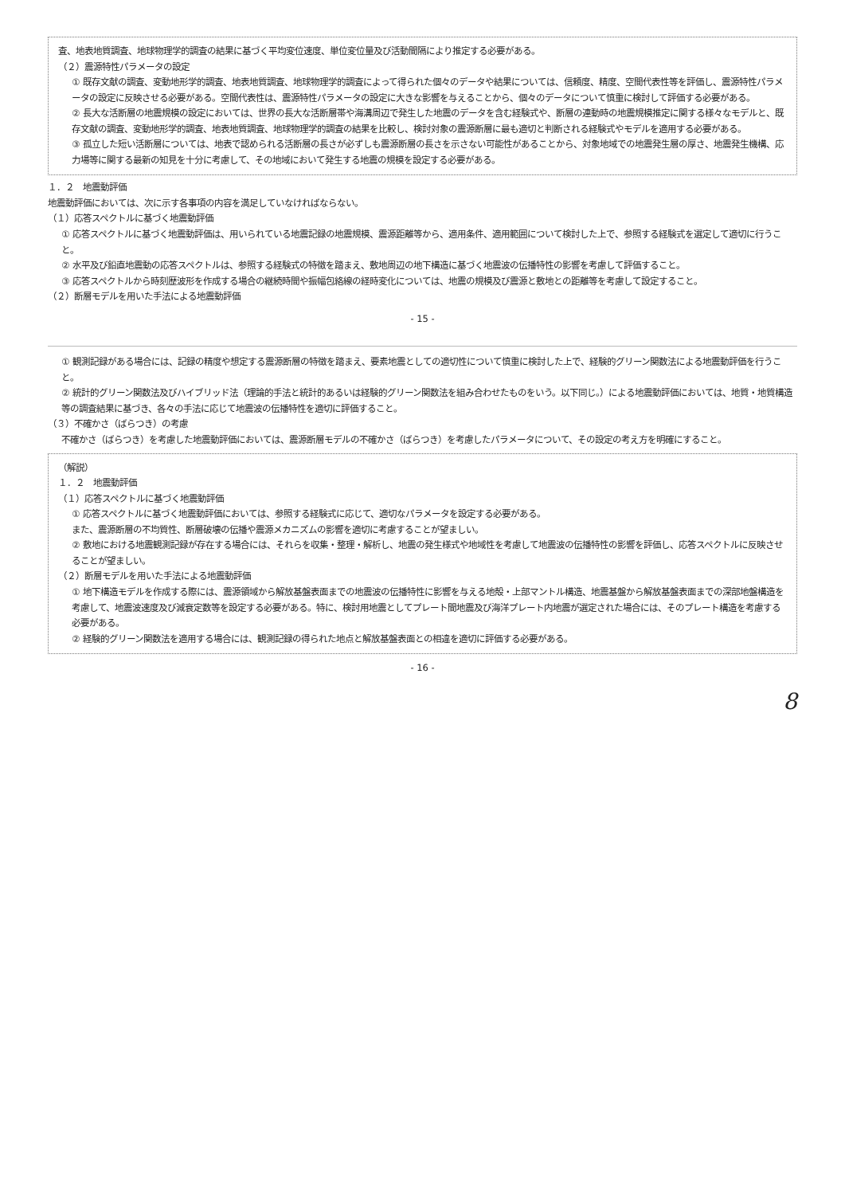査、地表地質調査、地球物理学的調査の結果に基づく平均変位速度、単位変位量及び活動間隔により推定する必要がある。
（２）震源特性パラメータの設定
① 既存文献の調査、変動地形学的調査、地表地質調査、地球物理学的調査によって得られた個々のデータや結果については、信頼度、精度、空間代表性等を評価し、震源特性パラメータの設定に反映させる必要がある。空間代表性は、震源特性パラメータの設定に大きな影響を与えることから、個々のデータについて慎重に検討して評価する必要がある。
② 長大な活断層の地震規模の設定においては、世界の長大な活断層帯や海溝周辺で発生した地震のデータを含む経験式や、断層の連動時の地震規模推定に関する様々なモデルと、既存文献の調査、変動地形学的調査、地表地質調査、地球物理学的調査の結果を比較し、検討対象の震源断層に最も適切と判断される経験式やモデルを適用する必要がある。
③ 孤立した短い活断層については、地表で認められる活断層の長さが必ずしも震源断層の長さを示さない可能性があることから、対象地域での地震発生層の厚さ、地震発生機構、応力場等に関する最新の知見を十分に考慮して、その地域において発生する地震の規模を設定する必要がある。
１．２　地震動評価
地震動評価においては、次に示す各事項の内容を満足していなければならない。
（１）応答スペクトルに基づく地震動評価
① 応答スペクトルに基づく地震動評価は、用いられている地震記録の地震規模、震源距離等から、適用条件、適用範囲について検討した上で、参照する経験式を選定して適切に行うこと。
② 水平及び鉛直地震動の応答スペクトルは、参照する経験式の特徴を踏まえ、敷地周辺の地下構造に基づく地震波の伝播特性の影響を考慮して評価すること。
③ 応答スペクトルから時刻歴波形を作成する場合の継続時間や振幅包絡線の経時変化については、地震の規模及び震源と敷地との距離等を考慮して設定すること。
（２）断層モデルを用いた手法による地震動評価
- 15 -
① 観測記録がある場合には、記録の精度や想定する震源断層の特徴を踏まえ、要素地震としての適切性について慎重に検討した上で、経験的グリーン関数法による地震動評価を行うこと。
② 統計的グリーン関数法及びハイブリッド法（理論的手法と統計的あるいは経験的グリーン関数法を組み合わせたものをいう。以下同じ。）による地震動評価においては、地質・地質構造等の調査結果に基づき、各々の手法に応じて地震波の伝播特性を適切に評価すること。
（３）不確かさ（ばらつき）の考慮
不確かさ（ばらつき）を考慮した地震動評価においては、震源断層モデルの不確かさ（ばらつき）を考慮したパラメータについて、その設定の考え方を明確にすること。
（解説）
１．２　地震動評価
（１）応答スペクトルに基づく地震動評価
① 応答スペクトルに基づく地震動評価においては、参照する経験式に応じて、適切なパラメータを設定する必要がある。
また、震源断層の不均質性、断層破壊の伝播や震源メカニズムの影響を適切に考慮することが望ましい。
② 敷地における地震観測記録が存在する場合には、それらを収集・整理・解析し、地震の発生様式や地域性を考慮して地震波の伝播特性の影響を評価し、応答スペクトルに反映させることが望ましい。
（２）断層モデルを用いた手法による地震動評価
① 地下構造モデルを作成する際には、震源領域から解放基盤表面までの地震波の伝播特性に影響を与える地殻・上部マントル構造、地震基盤から解放基盤表面までの深部地盤構造を考慮して、地震波速度及び減衰定数等を設定する必要がある。特に、検討用地震としてプレート間地震及び海洋プレート内地震が選定された場合には、そのプレート構造を考慮する必要がある。
② 経験的グリーン関数法を適用する場合には、観測記録の得られた地点と解放基盤表面との相違を適切に評価する必要がある。
- 16 -
8